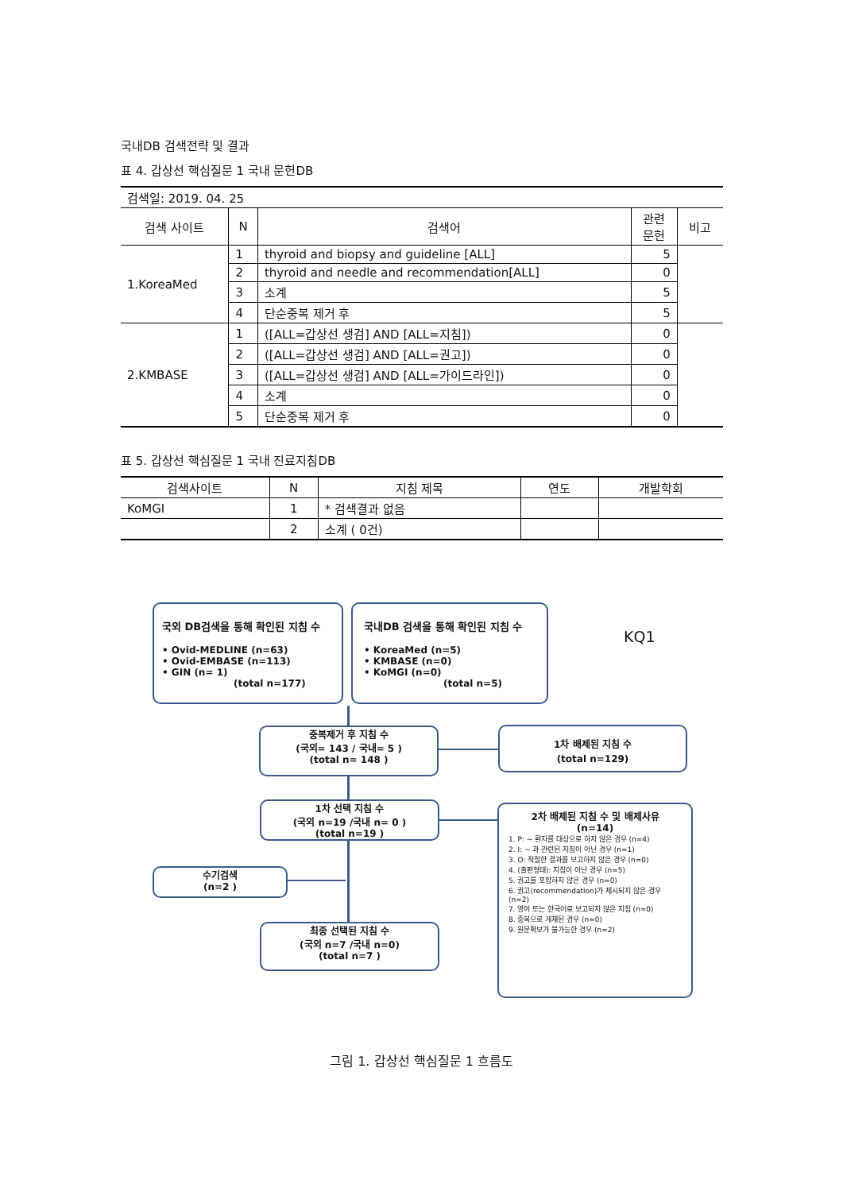국내DB 검색전략 및 결과
표 4. 갑상선 핵심질문 1 국내 문헌DB
| 검색일: 2019. 04. 25 | | | | |
| 검색 사이트 | N | 검색어 | 관련 문헌 | 비고 |
| 1.KoreaMed | 1 | thyroid and biopsy and guideline [ALL] | 5 | |
| | 2 | thyroid and needle and recommendation[ALL] | 0 | |
| | 3 | 소계 | 5 | |
| | 4 | 단순중복 제거 후 | 5 | |
| 2.KMBASE | 1 | ([ALL=갑상선 생검] AND [ALL=지침]) | 0 | |
| | 2 | ([ALL=갑상선 생검] AND [ALL=권고]) | 0 | |
| | 3 | ([ALL=갑상선 생검] AND [ALL=가이드라인]) | 0 | |
| | 4 | 소계 | 0 | |
| | 5 | 단순중복 제거 후 | 0 | |
표 5. 갑상선 핵심질문 1 국내 진료지침DB
| 검색사이트 | N | 지침 제목 | 연도 | 개발학회 |
| --- | --- | --- | --- | --- |
| KoMGI | 1 | * 검색결과 없음 | | |
| | 2 | 소계 ( 0건) | | |
국외 DB검색을 통해 확인된 지침 수
• Ovid-MEDLINE (n=63)
• Ovid-EMBASE (n=113)
• GIN (n= 1)
(total n=177)
국내DB 검색을 통해 확인된 지침 수
• KoreaMed (n=5)
• KMBASE (n=0)
• KoMGI (n=0)
(total n=5)
KQ1
중복제거 후 지침 수
(국외= 143 / 국내= 5 )
(total n= 148 )
1차 배제된 지침 수
(total n=129)
1차 선택 지침 수
(국외 n=19 /국내 n= 0 )
(total n=19 )
2차 배제된 지침 수 및 배제사유
(n=14)
1. P: ~ 환자를 대상으로 하지 않은 경우 (n=4)
2. I: ~ 과 관련된 지침이 아닌 경우 (n=1)
3. O: 적절한 결과를 보고하지 않은 경우 (n=0)
4. (출판형태): 지침이 아닌 경우 (n=5)
5. 권고를 포함하지 않은 경우 (n=0)
6. 권고(recommendation)가 제시되지 않은 경우 (n=2)
7. 영어 또는 한국어로 보고되지 않은 지침 (n=0)
8. 중복으로 게재된 경우 (n=0)
9. 원문확보가 불가능한 경우 (n=2)
수기검색
(n=2 )
최종 선택된 지침 수
(국외 n=7 /국내 n=0)
(total n=7 )
그림 1. 갑상선 핵심질문 1 흐름도